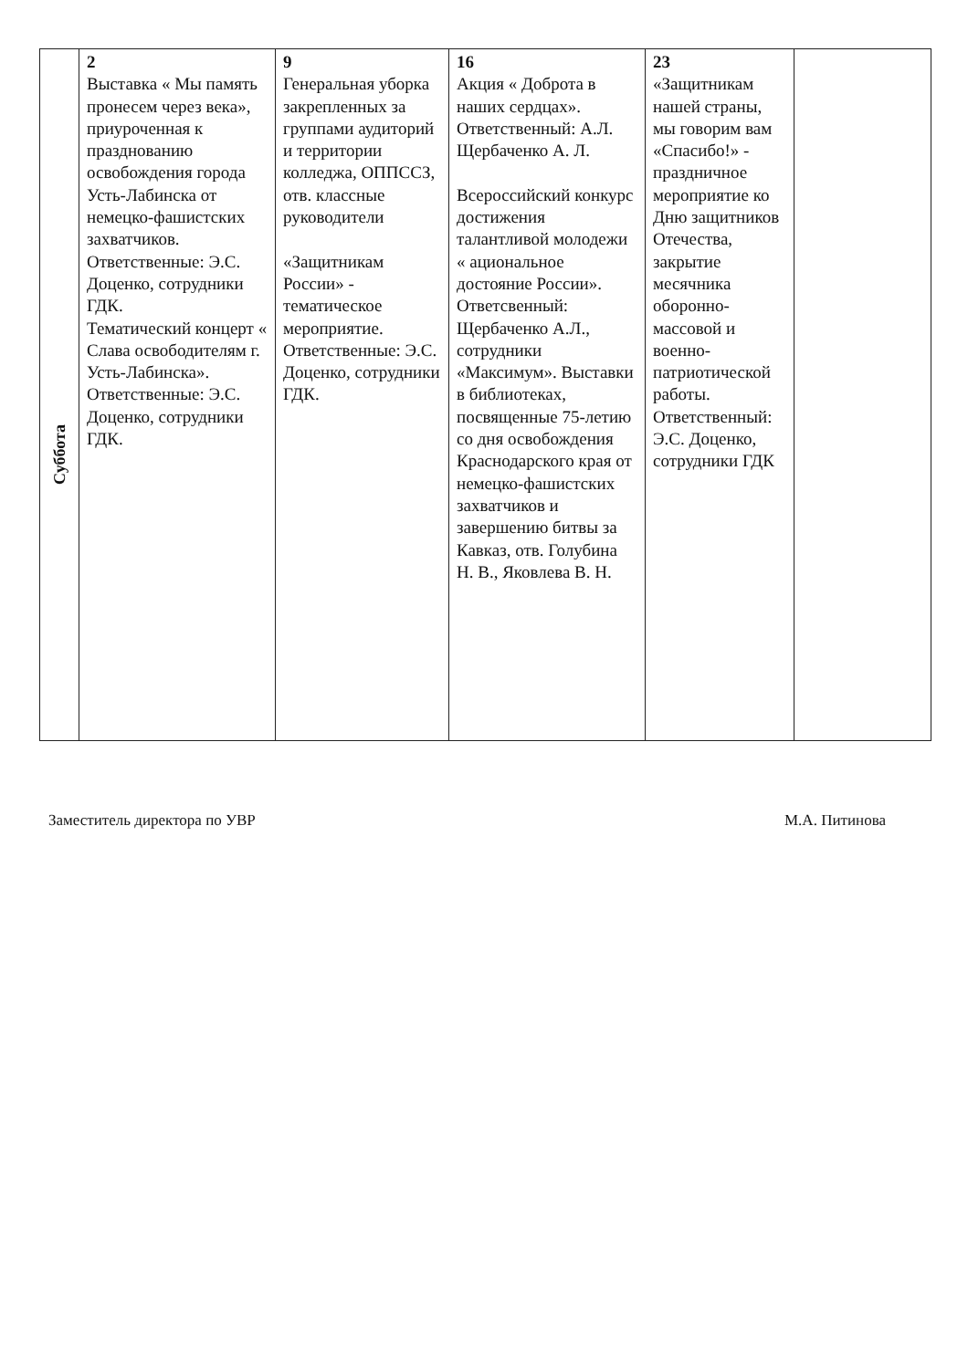| Суббота | 2 Выставка « Мы память пронесем через века», приуроченная к празднованию освобождения города Усть-Лабинска от немецко-фашистских захватчиков. Ответственные: Э.С. Доценко, сотрудники ГДК. Тематический концерт « Слава освободителям г. Усть-Лабинска». Ответственные: Э.С. Доценко, сотрудники ГДК. | 9 Генеральная уборка закрепленных за группами аудиторий и территории колледжа, ОППССЗ, отв. классные руководители «Защитникам России» - тематическое мероприятие. Ответственные: Э.С. Доценко, сотрудники ГДК. | 16 Акция « Доброта в наших сердцах». Ответственный: А.Л. Щербаченко А. Л. Всероссийский конкурс достижения талантливой молодежи « ациональное достояние России». Ответсвенный: Щербаченко А.Л., сотрудники «Максимум». Выставки в библиотеках, посвященные 75-летию со дня освобождения Краснодарского края от немецко-фашистских захватчиков и завершению битвы за Кавказ, отв. Голубина Н. В., Яковлева В. Н. | 23 «Защитникам нашей страны, мы говорим вам «Спасибо!» - праздничное мероприятие ко Дню защитников Отечества, закрытие месячника оборонно-массовой и военно-патриотической работы. Ответственный: Э.С. Доценко, сотрудники ГДК | |
Заместитель директора по УВР М.А. Питинова